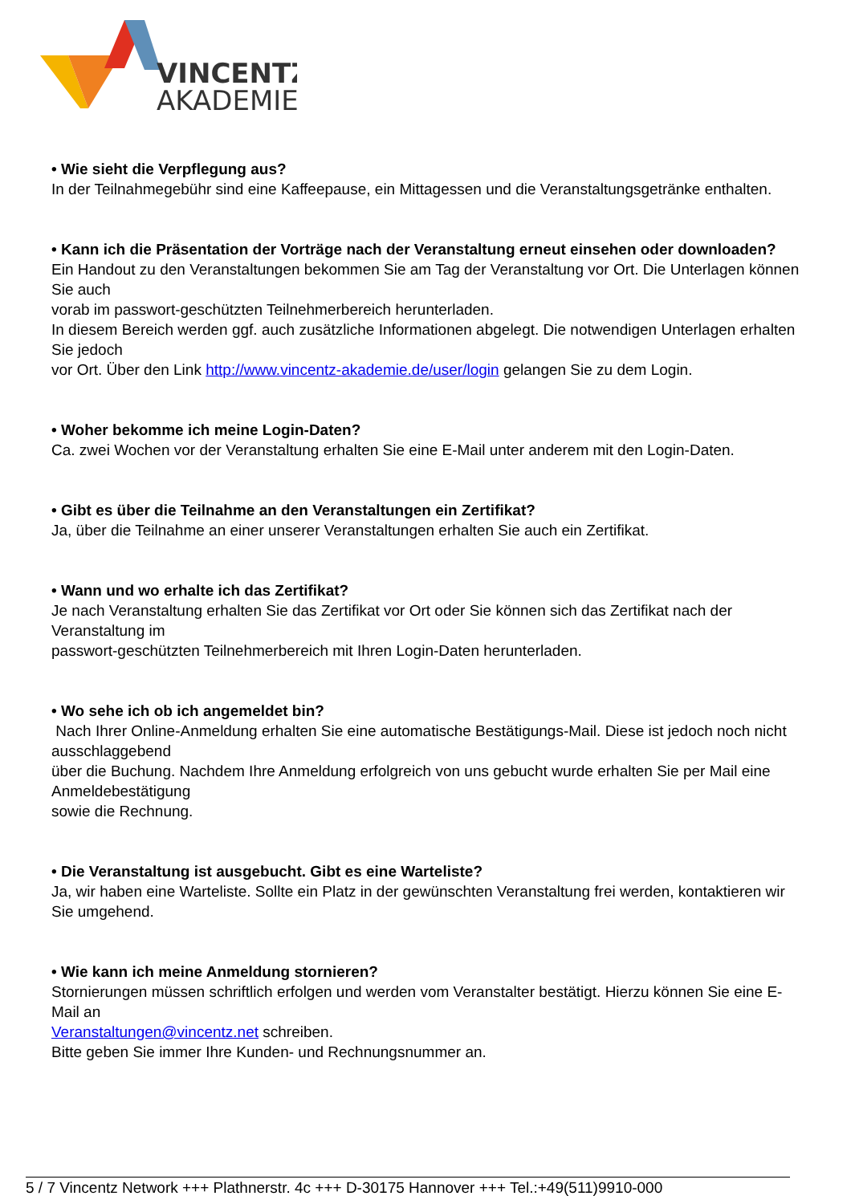VINCENTZ
AKADEMIE
• Wie sieht die Verpflegung aus?
In der Teilnahmegebühr sind eine Kaffeepause, ein Mittagessen und die Veranstaltungsgetränke enthalten.
• Kann ich die Präsentation der Vorträge nach der Veranstaltung erneut einsehen oder downloaden?
Ein Handout zu den Veranstaltungen bekommen Sie am Tag der Veranstaltung vor Ort. Die Unterlagen können Sie auch
vorab im passwort-geschützten Teilnehmerbereich herunterladen.
In diesem Bereich werden ggf. auch zusätzliche Informationen abgelegt. Die notwendigen Unterlagen erhalten Sie jedoch
vor Ort. Über den Link http://www.vincentz-akademie.de/user/login gelangen Sie zu dem Login.
• Woher bekomme ich meine Login-Daten?
Ca. zwei Wochen vor der Veranstaltung erhalten Sie eine E-Mail unter anderem mit den Login-Daten.
• Gibt es über die Teilnahme an den Veranstaltungen ein Zertifikat?
Ja, über die Teilnahme an einer unserer Veranstaltungen erhalten Sie auch ein Zertifikat.
• Wann und wo erhalte ich das Zertifikat?
Je nach Veranstaltung erhalten Sie das Zertifikat vor Ort oder Sie können sich das Zertifikat nach der Veranstaltung im
passwort-geschützten Teilnehmerbereich mit Ihren Login-Daten herunterladen.
• Wo sehe ich ob ich angemeldet bin?
Nach Ihrer Online-Anmeldung erhalten Sie eine automatische Bestätigungs-Mail. Diese ist jedoch noch nicht ausschlaggebend
über die Buchung. Nachdem Ihre Anmeldung erfolgreich von uns gebucht wurde erhalten Sie per Mail eine Anmeldebestätigung
sowie die Rechnung.
• Die Veranstaltung ist ausgebucht. Gibt es eine Warteliste?
Ja, wir haben eine Warteliste. Sollte ein Platz in der gewünschten Veranstaltung frei werden, kontaktieren wir Sie umgehend.
• Wie kann ich meine Anmeldung stornieren?
Stornierungen müssen schriftlich erfolgen und werden vom Veranstalter bestätigt. Hierzu können Sie eine E-Mail an
Veranstaltungen@vincentz.net schreiben.
Bitte geben Sie immer Ihre Kunden- und Rechnungsnummer an.
5 / 7 Vincentz Network +++ Plathnerstr. 4c +++ D-30175 Hannover +++ Tel.:+49(511)9910-000